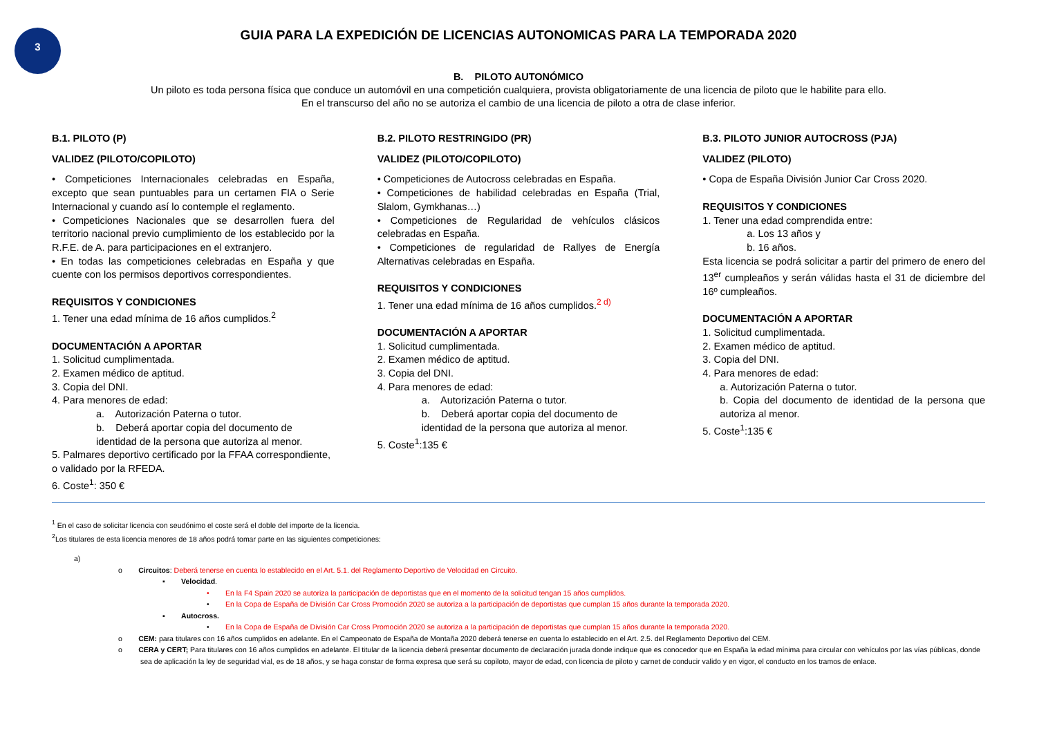3
GUIA PARA LA EXPEDICIÓN DE LICENCIAS AUTONOMICAS PARA LA TEMPORADA 2020
B. PILOTO AUTONÓMICO
Un piloto es toda persona física que conduce un automóvil en una competición cualquiera, provista obligatoriamente de una licencia de piloto que le habilite para ello.
En el transcurso del año no se autoriza el cambio de una licencia de piloto a otra de clase inferior.
B.1. PILOTO (P)
VALIDEZ (PILOTO/COPILOTO)
• Competiciones Internacionales celebradas en España, excepto que sean puntuables para un certamen FIA o Serie Internacional y cuando así lo contemple el reglamento.
• Competiciones Nacionales que se desarrollen fuera del territorio nacional previo cumplimiento de los establecido por la R.F.E. de A. para participaciones en el extranjero.
• En todas las competiciones celebradas en España y que cuente con los permisos deportivos correspondientes.
REQUISITOS Y CONDICIONES
1. Tener una edad mínima de 16 años cumplidos.<sup>2</sup>
DOCUMENTACIÓN A APORTAR
1. Solicitud cumplimentada.
2. Examen médico de aptitud.
3. Copia del DNI.
4. Para menores de edad:
a. Autorización Paterna o tutor.
b. Deberá aportar copia del documento de identidad de la persona que autoriza al menor.
5. Palmares deportivo certificado por la FFAA correspondiente, o validado por la RFEDA.
6. Coste<sup>1</sup>: 350 €
B.2. PILOTO RESTRINGIDO (PR)
VALIDEZ (PILOTO/COPILOTO)
• Competiciones de Autocross celebradas en España.
• Competiciones de habilidad celebradas en España (Trial, Slalom, Gymkhanas…)
• Competiciones de Regularidad de vehículos clásicos celebradas en España.
• Competiciones de regularidad de Rallyes de Energía Alternativas celebradas en España.
REQUISITOS Y CONDICIONES
1. Tener una edad mínima de 16 años cumplidos.<sup>2 d)</sup>
DOCUMENTACIÓN A APORTAR
1. Solicitud cumplimentada.
2. Examen médico de aptitud.
3. Copia del DNI.
4. Para menores de edad:
a. Autorización Paterna o tutor.
b. Deberá aportar copia del documento de identidad de la persona que autoriza al menor.
5. Coste<sup>1</sup>:135 €
B.3. PILOTO JUNIOR AUTOCROSS (PJA)
VALIDEZ (PILOTO)
• Copa de España División Junior Car Cross 2020.
REQUISITOS Y CONDICIONES
1. Tener una edad comprendida entre:
a. Los 13 años y
b. 16 años.
Esta licencia se podrá solicitar a partir del primero de enero del 13<sup>er</sup> cumpleaños y serán válidas hasta el 31 de diciembre del 16º cumpleaños.
DOCUMENTACIÓN A APORTAR
1. Solicitud cumplimentada.
2. Examen médico de aptitud.
3. Copia del DNI.
4. Para menores de edad:
a. Autorización Paterna o tutor.
b. Copia del documento de identidad de la persona que autoriza al menor.
5. Coste<sup>1</sup>:135 €
<sup>1</sup> En el caso de solicitar licencia con seudónimo el coste será el doble del importe de la licencia.
<sup>2</sup> Los titulares de esta licencia menores de 18 años podrá tomar parte en las siguientes competiciones:
a)
o Circuitos: Deberá tenerse en cuenta lo establecido en el Art. 5.1. del Reglamento Deportivo de Velocidad en Circuito.
▪ Velocidad.
• En la F4 Spain 2020 se autoriza la participación de deportistas que en el momento de la solicitud tengan 15 años cumplidos.
• En la Copa de España de División Car Cross Promoción 2020 se autoriza a la participación de deportistas que cumplan 15 años durante la temporada 2020.
▪ Autocross.
• En la Copa de España de División Car Cross Promoción 2020 se autoriza a la participación de deportistas que cumplan 15 años durante la temporada 2020.
o CEM: para titulares con 16 años cumplidos en adelante. En el Campeonato de España de Montaña 2020 deberá tenerse en cuenta lo establecido en el Art. 2.5. del Reglamento Deportivo del CEM.
o CERA y CERT; Para titulares con 16 años cumplidos en adelante. El titular de la licencia deberá presentar documento de declaración jurada donde indique que es conocedor que en España la edad mínima para circular con vehículos por las vías públicas, donde sea de aplicación la ley de seguridad vial, es de 18 años, y se haga constar de forma expresa que será su copiloto, mayor de edad, con licencia de piloto y carnet de conducir valido y en vigor, el conducto en los tramos de enlace.